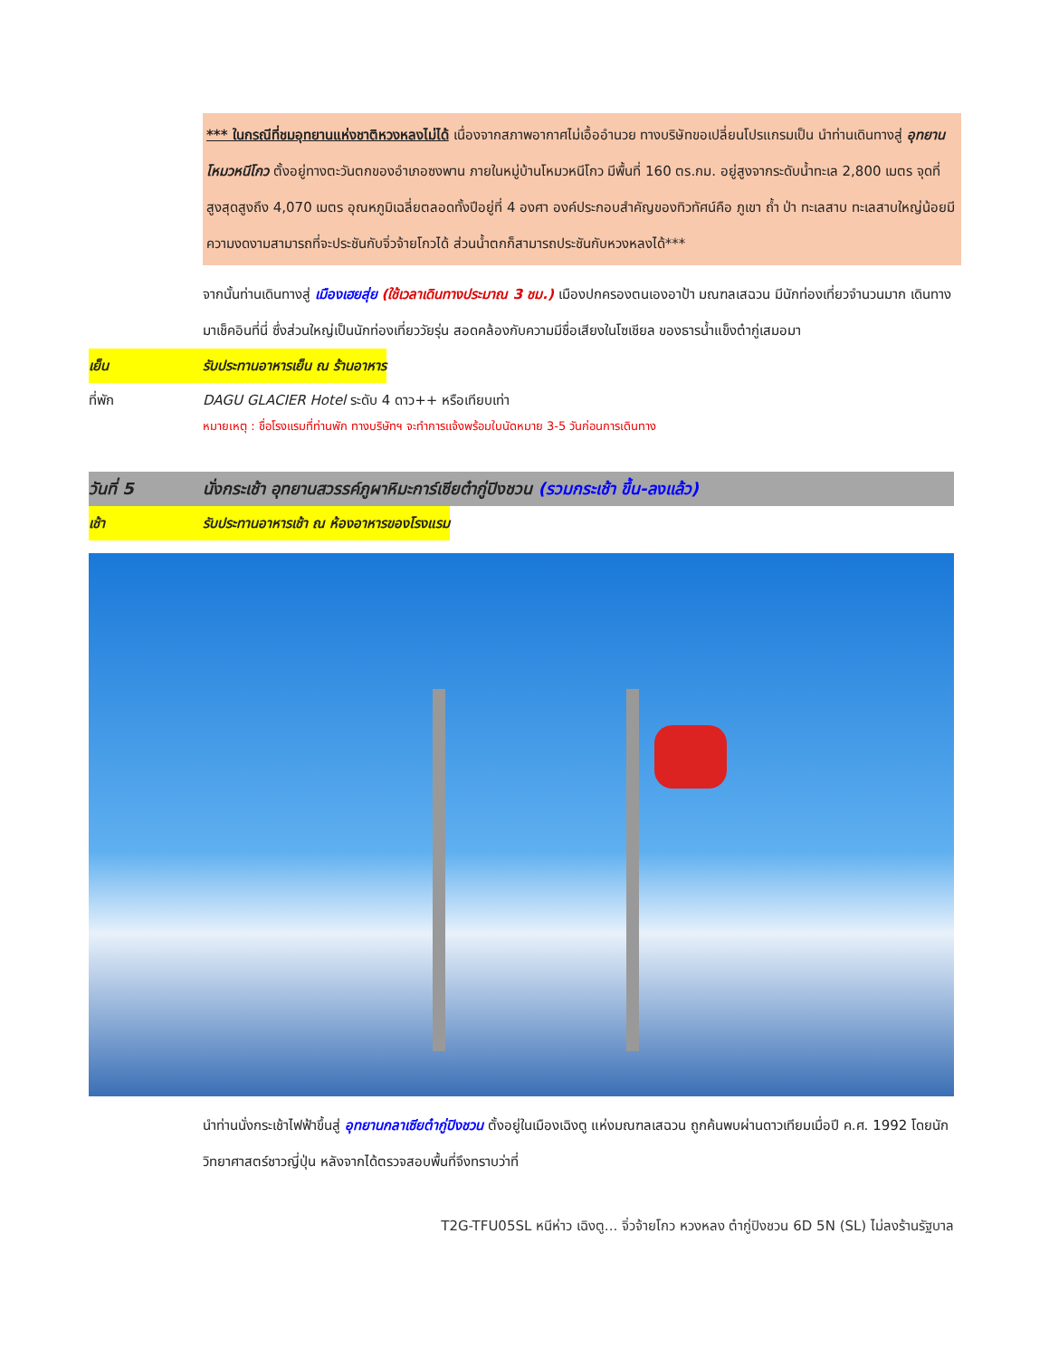*** ในกรณีที่ชมอุทยานแห่งชาติหวงหลงไม่ได้ เนื่องจากสภาพอากาศไม่เอื้ออำนวย ทางบริษัทขอเปลี่ยนโปรแกรมเป็น นำท่านเดินทางสู่ อุทยานโหมวหนีโกว ตั้งอยู่ทางตะวันตกของอำเภอซงพาน ภายในหมู่บ้านโหมวหนีโกว มีพื้นที่ 160 ตร.กม. อยู่สูงจากระดับน้ำทะเล 2,800 เมตร จุดที่สูงสุดสูงถึง 4,070 เมตร อุณหภูมิเฉลี่ยตลอดทั้งปีอยู่ที่ 4 องศา องค์ประกอบสำคัญของทิวทัศน์คือ ภูเขา ถ้ำ ป่า ทะเลสาบ ทะเลสาบใหญ่น้อยมีความงดงามสามารถที่จะประชันกับจิ่วจ้ายโกวได้ ส่วนน้ำตกก็สามารถประชันกับหวงหลงได้***
จากนั้นท่านเดินทางสู่ เมืองเฮยสุ่ย (ใช้เวลาเดินทางประมาณ 3 ชม.) เมืองปกครองตนเองอาป้า มณฑลเสฉวน มีนักท่องเที่ยวจำนวนมาก เดินทางมาเช็คอินที่นี่ ซึ่งส่วนใหญ่เป็นนักท่องเที่ยววัยรุ่น สอดคล้องกับความมีชื่อเสียงในโซเชียล ของธารน้ำแข็งต๋ากู่เสมอมา
เย็น รับประทานอาหารเย็น ณ ร้านอาหาร
ที่พัก DAGU GLACIER Hotel ระดับ 4 ดาว++ หรือเทียบเท่า
หมายเหตุ : ชื่อโรงแรมที่ท่านพัก ทางบริษัทฯ จะทำการแจ้งพร้อมใบนัดหมาย 3-5 วันก่อนการเดินทาง
วันที่ 5 นั่งกระเช้า อุทยานสวรรค์ภูผาหิมะการ์เซียต๋ากู่ปิงชวน (รวมกระเช้า ขึ้น-ลงแล้ว)
เช้า รับประทานอาหารเช้า ณ ห้องอาหารของโรงแรม
นำท่านนั่งกระเช้าไฟฟ้าขึ้นสู่ อุทยานกลาเซียต๋ากู่ปิงชวน ตั้งอยู่ในเมืองเฉิงตู แห่งมณฑลเสฉวน ถูกค้นพบผ่านดาวเทียมเมื่อปี ค.ศ. 1992 โดยนักวิทยาศาสตร์ชาวญี่ปุ่น หลังจากได้ตรวจสอบพื้นที่จึงทราบว่าที่
T2G-TFU05SL หนีห่าว เฉิงตู... จิ่วจ้ายโกว หวงหลง ต๋ากู่ปิงชวน 6D 5N (SL) ไม่ลงร้านรัฐบาล